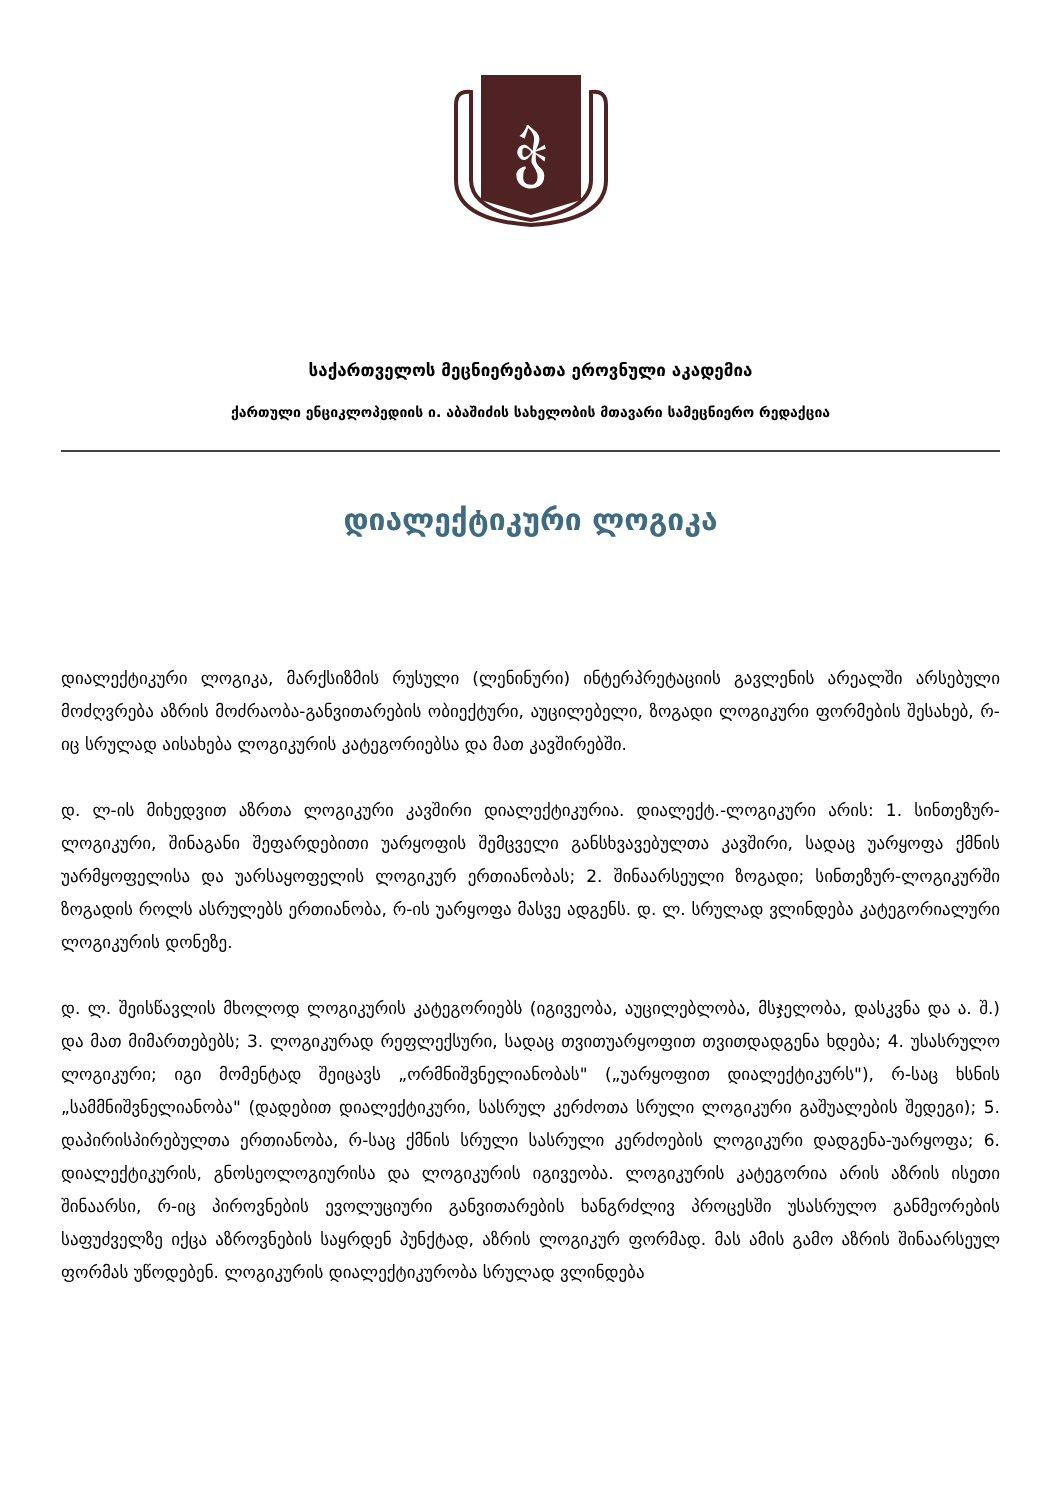ჭ
საქართველოს მეცნიერებათა ეროვნული აკადემია
ქართული ენციკლოპედიის ი. აბაშიძის სახელობის მთავარი სამეცნიერო რედაქცია
დიალექტიკური ლოგიკა
დიალექტიკური ლოგიკა, მარქსიზმის რუსული (ლენინური) ინტერპრეტაციის გავლენის არეალში არსებული მოძღვრება აზრის მოძრაობა-განვითარების ობიექტური, აუცილებელი, ზოგადი ლოგიკური ფორმების შესახებ, რ-იც სრულად აისახება ლოგიკურის კატეგორიებსა და მათ კავშირებში.
დ. ლ-ის მიხედვით აზრთა ლოგიკური კავშირი დიალექტიკურია. დიალექტ.-ლოგიკური არის: 1. სინთეზურ-ლოგიკური, შინაგანი შეფარდებითი უარყოფის შემცველი განსხვავებულთა კავშირი, სადაც უარყოფა ქმნის უარმყოფელისა და უარსაყოფელის ლოგიკურ ერთიანობას; 2. შინაარსეული ზოგადი; სინთეზურ-ლოგიკურში ზოგადის როლს ასრულებს ერთიანობა, რ-ის უარყოფა მასვე ადგენს. დ. ლ. სრულად ვლინდება კატეგორიალური ლოგიკურის დონეზე.
დ. ლ. შეისწავლის მხოლოდ ლოგიკურის კატეგორიებს (იგივეობა, აუცილებლობა, მსჯელობა, დასკვნა და ა. შ.) და მათ მიმართებებს; 3. ლოგიკურად რეფლექსური, სადაც თვითუარყოფით თვითდადგენა ხდება; 4. უსასრულო ლოგიკური; იგი მომენტად შეიცავს „ორმნიშვნელიანობას" („უარყოფით დიალექტიკურს"), რ-საც ხსნის „სამმნიშვნელიანობა" (დადებით დიალექტიკური, სასრულ კერძოთა სრული ლოგიკური გაშუალების შედეგი); 5. დაპირისპირებულთა ერთიანობა, რ-საც ქმნის სრული სასრული კერძოების ლოგიკური დადგენა-უარყოფა; 6. დიალექტიკურის, გნოსეოლოგიურისა და ლოგიკურის იგივეობა. ლოგიკურის კატეგორია არის აზრის ისეთი შინაარსი, რ-იც პიროვნების ევოლუციური განვითარების ხანგრძლივ პროცესში უსასრულო განმეორების საფუძველზე იქცა აზროვნების საყრდენ პუნქტად, აზრის ლოგიკურ ფორმად. მას ამის გამო აზრის შინაარსეულ ფორმას უწოდებენ. ლოგიკურის დიალექტიკურობა სრულად ვლინდება